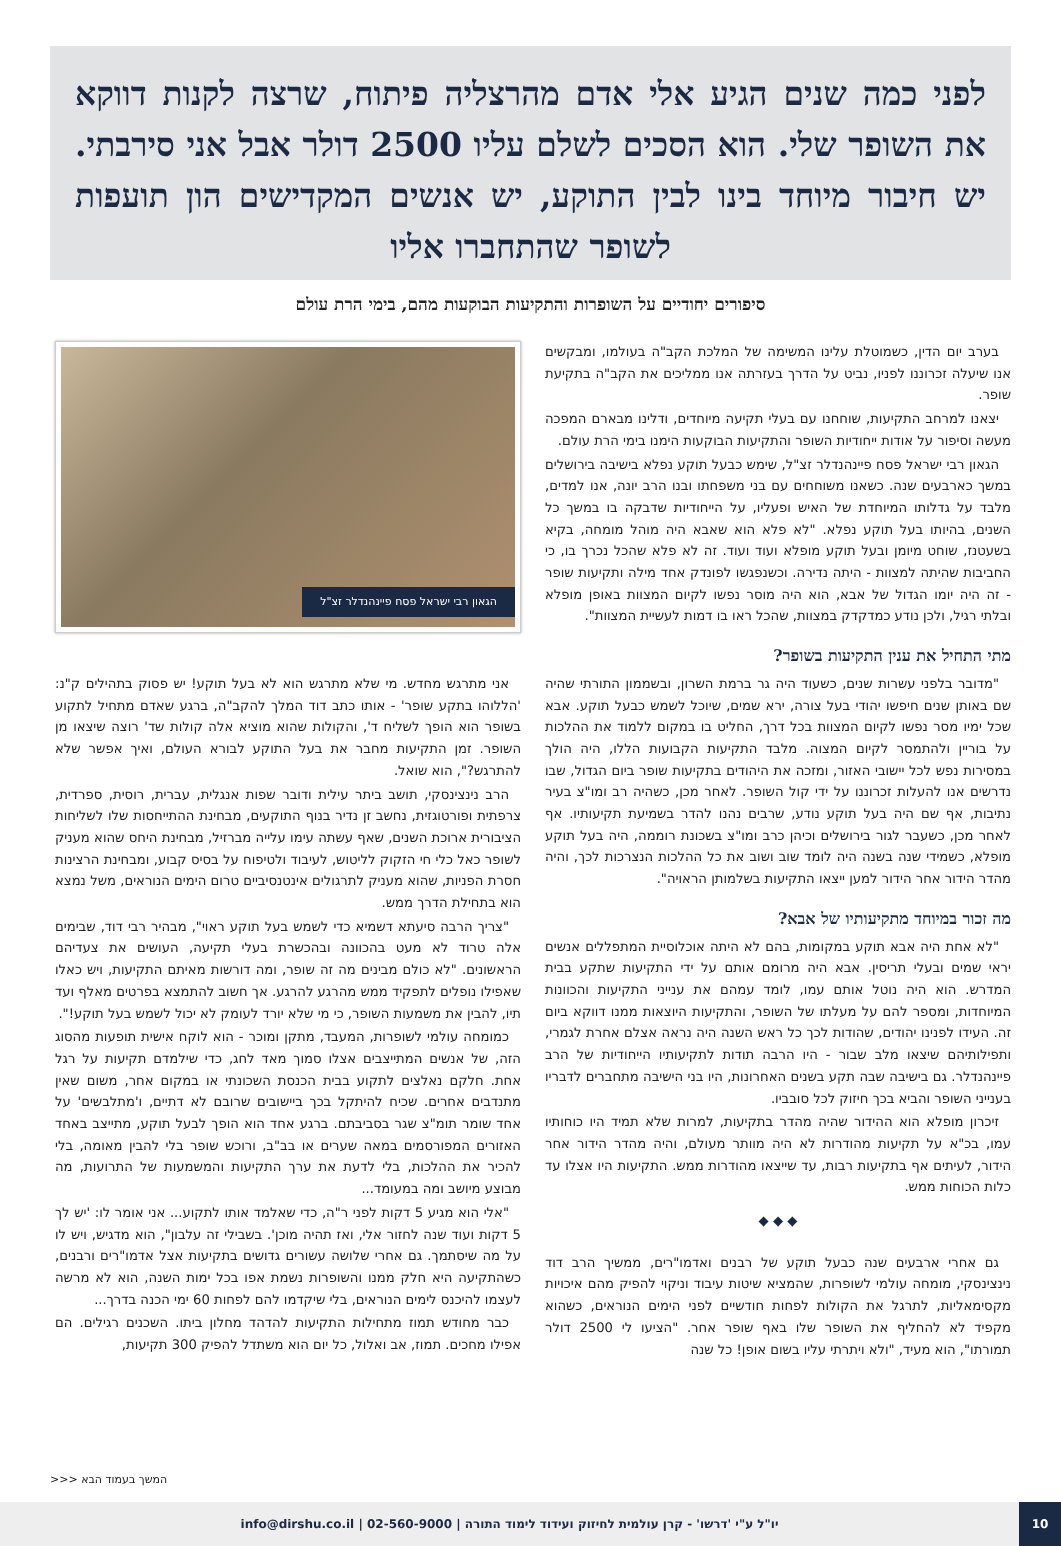לפני כמה שנים הגיע אלי אדם מהרצליה פיתוח, שרצה לקנות דווקא את השופר שלי. הוא הסכים לשלם עליו 2500 דולר אבל אני סירבתי. יש חיבור מיוחד בינו לבין התוקע, יש אנשים המקדישים הון תועפות לשופר שהתחברו אליו
סיפורים יחודיים על השופרות והתקיעות הבוקעות מהם, בימי הרת עולם
בערב יום הדין, כשמוטלת עלינו המשימה של המלכת הקב"ה בעולמו, ומבקשים אנו שיעלה זכרוננו לפניו, נביט על הדרך בעזרתה אנו ממליכים את הקב"ה בתקיעת שופר.
יצאנו למרחב התקיעות, שוחחנו עם בעלי תקיעה מיוחדים, ודלינו מבארם המפכה מעשה וסיפור על אודות ייחודיות השופר והתקיעות הבוקעות הימנו בימי הרת עולם.
הגאון רבי ישראל פסח פיינהנדלר זצ"ל, שימש כבעל תוקע נפלא בישיבה בירושלים במשך כארבעים שנה. כשאנו משוחחים עם בני משפחתו ובנו הרב יונה, אנו למדים, מלבד על גדלותו המיוחדת של האיש ופעליו, על הייחודיות שדבקה בו במשך כל השנים, בהיותו בעל תוקע נפלא. "לא פלא הוא שאבא היה מוהל מומחה, בקיא בשעטנז, שוחט מיומן ובעל תוקע מופלא ועוד ועוד. זה לא פלא שהכל נכרך בו, כי החביבות שהיתה למצוות - היתה נדירה. וכשנפגשו לפונדק אחד מילה ותקיעות שופר - זה היה יומו הגדול של אבא, הוא היה מוסר נפשו לקיום המצוות באופן מופלא ובלתי רגיל, ולכן נודע כמדקדק במצוות, שהכל ראו בו דמות לעשיית המצוות".
מתי התחיל את ענין התקיעות בשופר?
"מדובר בלפני עשרות שנים, כשעוד היה גר ברמת השרון, ובשממון התורתי שהיה שם באותן שנים חיפשו יהודי בעל צורה, ירא שמים, שיוכל לשמש כבעל תוקע. אבא שכל ימיו מסר נפשו לקיום המצוות בכל דרך, החליט בו במקום ללמוד את ההלכות על בוריין ולהתמסר לקיום המצוה. מלבד התקיעות הקבועות הללו, היה הולך במסירות נפש לכל יישובי האזור, ומזכה את היהודים בתקיעות שופר ביום הגדול, שבו נדרשים אנו להעלות זכרוננו על ידי קול השופר. לאחר מכן, כשהיה רב ומו"צ בעיר נתיבות, אף שם היה בעל תוקע נודע, שרבים נהנו להדר בשמיעת תקיעותיו. אף לאחר מכן, כשעבר לגור בירושלים וכיהן כרב ומו"צ בשכונת רוממה, היה בעל תוקע מופלא, כשמידי שנה בשנה היה לומד שוב ושוב את כל ההלכות הנצרכות לכך, והיה מהדר הידור אחר הידור למען ייצאו התקיעות בשלמותן הראויה".
מה זכור במיוחד מתקיעותיו של אבא?
"לא אחת היה אבא תוקע במקומות, בהם לא היתה אוכלוסיית המתפללים אנשים יראי שמים ובעלי תריסין. אבא היה מרומם אותם על ידי התקיעות שתקע בבית המדרש. הוא היה נוטל אותם עמו, לומד עמהם את ענייני התקיעות והכוונות המיוחדות, ומספר להם על מעלתו של השופר, והתקיעות היוצאות ממנו דווקא ביום זה. העידו לפנינו יהודים, שהודות לכך כל ראש השנה היה נראה אצלם אחרת לגמרי, ותפילותיהם שיצאו מלב שבור - היו הרבה תודות לתקיעותיו הייחודיות של הרב פיינהנדלר. גם בישיבה שבה תקע בשנים האחרונות, היו בני הישיבה מתחברים לדבריו בענייני השופר והביא בכך חיזוק לכל סובביו.
זיכרון מופלא הוא ההידור שהיה מהדר בתקיעות, למרות שלא תמיד היו כוחותיו עמו, בכ"א על תקיעות מהודרות לא היה מוותר מעולם, והיה מהדר הידור אחר הידור, לעיתים אף בתקיעות רבות, עד שייצאו מהודרות ממש. התקיעות היו אצלו עד כלות הכוחות ממש.
◆ ◆ ◆
גם אחרי ארבעים שנה כבעל תוקע של רבנים ואדמו"רים, ממשיך הרב דוד נינצינסקי, מומחה עולמי לשופרות, שהמציא שיטות עיבוד וניקוי להפיק מהם איכויות מקסימאליות, לתרגל את הקולות לפחות חודשיים לפני הימים הנוראים, כשהוא מקפיד לא להחליף את השופר שלו באף שופר אחר. "הציעו לי 2500 דולר תמורתו", הוא מעיד, "ולא ויתרתי עליו בשום אופן! כל שנה
הגאון רבי ישראל פסח פיינהנדלר זצ"ל
אני מתרגש מחדש. מי שלא מתרגש הוא לא בעל תוקע! יש פסוק בתהילים ק"נ: 'הללוהו בתקע שופר' - אותו כתב דוד המלך להקב"ה, ברגע שאדם מתחיל לתקוע בשופר הוא הופך לשליח ד', והקולות שהוא מוציא אלה קולות שד' רוצה שיצאו מן השופר. זמן התקיעות מחבר את בעל התוקע לבורא העולם, ואיך אפשר שלא להתרגש?", הוא שואל.
הרב נינצינסקי, תושב ביתר עילית ודובר שפות אנגלית, עברית, רוסית, ספרדית, צרפתית ופורטוגזית, נחשב זן נדיר בנוף התוקעים, מבחינת ההתייחסות שלו לשליחות הציבורית ארוכת השנים, שאף עשתה עימו עלייה מברזיל, מבחינת היחס שהוא מעניק לשופר כאל כלי חי הזקוק לליטוש, לעיבוד ולטיפוח על בסיס קבוע, ומבחינת הרצינות חסרת הפניות, שהוא מעניק לתרגולים אינטנסיביים טרום הימים הנוראים, משל נמצא הוא בתחילת הדרך ממש.
"צריך הרבה סיעתא דשמיא כדי לשמש בעל תוקע ראוי", מבהיר רבי דוד, שבימים אלה טרוד לא מעט בהכוונה ובהכשרת בעלי תקיעה, העושים את צעדיהם הראשונים. "לא כולם מבינים מה זה שופר, ומה דורשות מאיתם התקיעות, ויש כאלו שאפילו נופלים לתפקיד ממש מהרגע להרגע. אך חשוב להתמצא בפרטים מאלף ועד תיו, להבין את משמעות השופר, כי מי שלא יורד לעומק לא יכול לשמש בעל תוקע!".
כמומחה עולמי לשופרות, המעבד, מתקן ומוכר - הוא לוקח אישית תופעות מהסוג הזה, של אנשים המתייצבים אצלו סמוך מאד לחג, כדי שילמדם תקיעות על רגל אחת. חלקם נאלצים לתקוע בבית הכנסת השכונתי או במקום אחר, משום שאין מתנדבים אחרים. שכיח להיתקל בכך ביישובים שרובם לא דתיים, ו'מתלבשים' על אחד שומר תומ"צ שגר בסביבתם. ברגע אחד הוא הופך לבעל תוקע, מתייצב באחד האזורים המפורסמים במאה שערים או בב"ב, ורוכש שופר בלי להבין מאומה, בלי להכיר את ההלכות, בלי לדעת את ערך התקיעות והמשמעות של התרועות, מה מבוצע מיושב ומה במעומד...
"אלי הוא מגיע 5 דקות לפני ר"ה, כדי שאלמד אותו לתקוע... אני אומר לו: 'יש לך 5 דקות ועוד שנה לחזור אלי, ואז תהיה מוכן'. בשבילי זה עלבון", הוא מדגיש, ויש לו על מה שיסתמך. גם אחרי שלושה עשורים גדושים בתקיעות אצל אדמו"רים ורבנים, כשהתקיעה היא חלק ממנו והשופרות נשמת אפו בכל ימות השנה, הוא לא מרשה לעצמו להיכנס לימים הנוראים, בלי שיקדמו להם לפחות 60 ימי הכנה בדרך...
כבר מחודש תמוז מתחילות התקיעות להדהד מחלון ביתו. השכנים רגילים. הם אפילו מחכים. תמוז, אב ואלול, כל יום הוא משתדל להפיק 300 תקיעות,
המשך בעמוד הבא <<<
10
יו"ל ע"י 'דרשו' - קרן עולמית לחיזוק ועידוד לימוד התורה | 02-560-9000 | info@dirshu.co.il